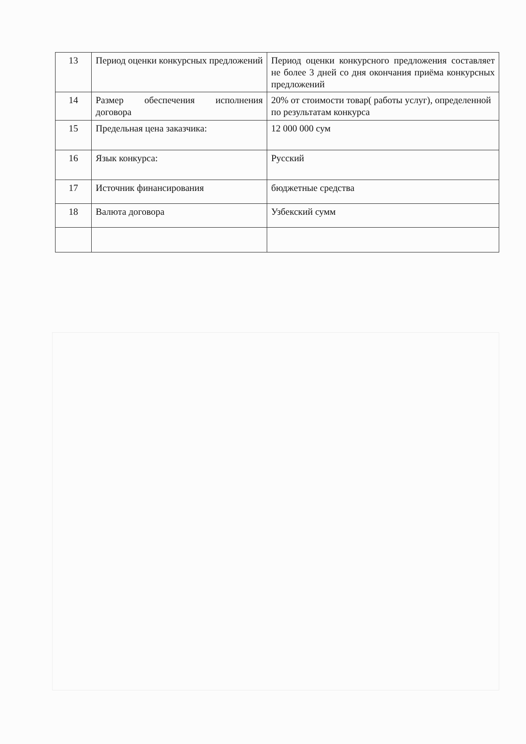| 13 | Период оценки конкурсных предложений | Период оценки конкурсного предложения составляет не более 3 дней со дня окончания приёма конкурсных предложений |
| 14 | Размер обеспечения исполнения договора | 20% от стоимости товар( работы услуг), определенной по результатам конкурса |
| 15 | Предельная цена заказчика: | 12 000 000 сум |
| 16 | Язык конкурса: | Русский |
| 17 | Источник финансирования | бюджетные средства |
| 18 | Валюта договора | Узбекский сумм |